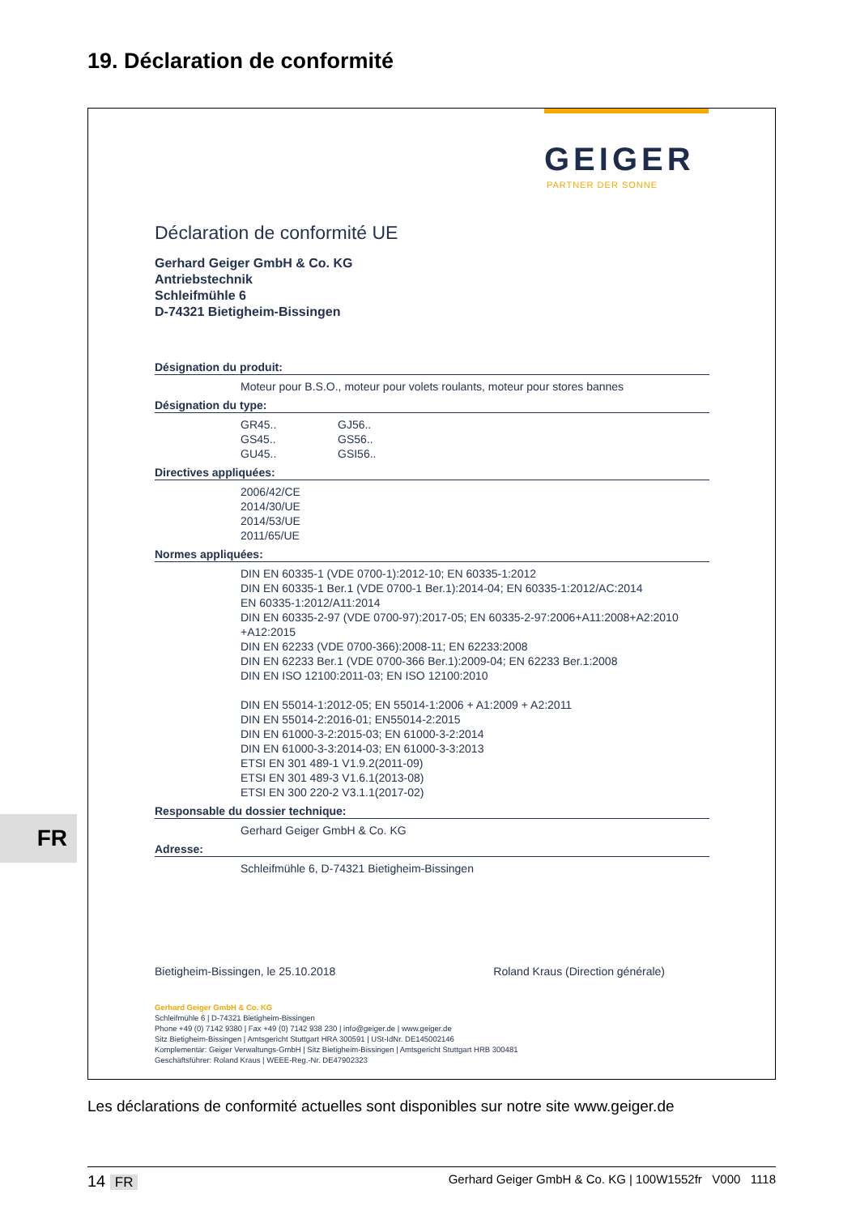19. Déclaration de conformité
GEIGER
PARTNER DER SONNE
Déclaration de conformité UE
Gerhard Geiger GmbH & Co. KG
Antriebstechnik
Schleifmühle 6
D-74321 Bietigheim-Bissingen
Désignation du produit:
Moteur pour B.S.O., moteur pour volets roulants, moteur pour stores bannes
Désignation du type:
GR45..
GS45..
GU45..
GJ56..
GS56..
GSI56..
Directives appliquées:
2006/42/CE
2014/30/UE
2014/53/UE
2011/65/UE
Normes appliquées:
DIN EN 60335-1 (VDE 0700-1):2012-10; EN 60335-1:2012
DIN EN 60335-1 Ber.1 (VDE 0700-1 Ber.1):2014-04; EN 60335-1:2012/AC:2014
EN 60335-1:2012/A11:2014
DIN EN 60335-2-97 (VDE 0700-97):2017-05; EN 60335-2-97:2006+A11:2008+A2:2010
+A12:2015
DIN EN 62233 (VDE 0700-366):2008-11; EN 62233:2008
DIN EN 62233 Ber.1 (VDE 0700-366 Ber.1):2009-04; EN 62233 Ber.1:2008
DIN EN ISO 12100:2011-03; EN ISO 12100:2010
DIN EN 55014-1:2012-05; EN 55014-1:2006 + A1:2009 + A2:2011
DIN EN 55014-2:2016-01; EN55014-2:2015
DIN EN 61000-3-2:2015-03; EN 61000-3-2:2014
DIN EN 61000-3-3:2014-03; EN 61000-3-3:2013
ETSI EN 301 489-1 V1.9.2(2011-09)
ETSI EN 301 489-3 V1.6.1(2013-08)
ETSI EN 300 220-2 V3.1.1(2017-02)
Responsable du dossier technique:
Gerhard Geiger GmbH & Co. KG
Adresse:
Schleifmühle 6, D-74321 Bietigheim-Bissingen
Bietigheim-Bissingen, le 25.10.2018 Roland Kraus (Direction générale)
Gerhard Geiger GmbH & Co. KG
Schleifmühle 6 | D-74321 Bietigheim-Bissingen
Phone +49 (0) 7142 9380 | Fax +49 (0) 7142 938 230 | info@geiger.de | www.geiger.de
Sitz Bietigheim-Bissingen | Amtsgericht Stuttgart HRA 300591 | USt-IdNr. DE145002146
Komplementär: Geiger Verwaltungs-GmbH | Sitz Bietigheim-Bissingen | Amtsgericht Stuttgart HRB 300481
Geschäftsführer: Roland Kraus | WEEE-Reg.-Nr. DE47902323
FR
Les déclarations de conformité actuelles sont disponibles sur notre site www.geiger.de
14 FR Gerhard Geiger GmbH & Co. KG | 100W1552fr V000 1118